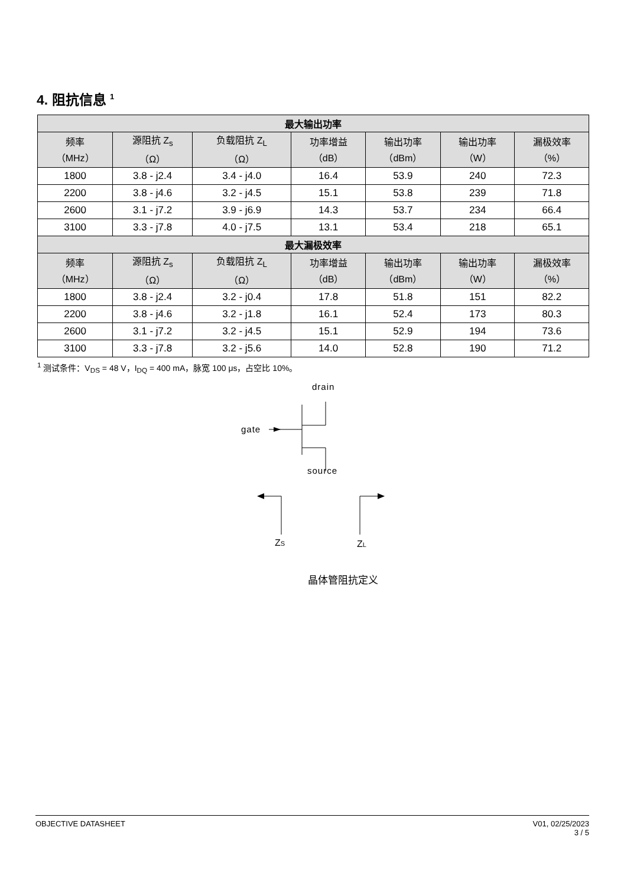4. 阻抗信息 <sup>1</sup>
| 最大输出功率 | | | | | | |
| --- | --- | --- | --- | --- | --- | --- |
| 频率 （MHz） | 源阻抗 Z<sub>s</sub> （Ω） | 负载阻抗 Z<sub>L</sub> （Ω） | 功率增益 （dB） | 输出功率 （dBm） | 输出功率 （W） | 漏极效率 （%） |
| 1800 | 3.8 - j2.4 | 3.4 - j4.0 | 16.4 | 53.9 | 240 | 72.3 |
| 2200 | 3.8 - j4.6 | 3.2 - j4.5 | 15.1 | 53.8 | 239 | 71.8 |
| 2600 | 3.1 - j7.2 | 3.9 - j6.9 | 14.3 | 53.7 | 234 | 66.4 |
| 3100 | 3.3 - j7.8 | 4.0 - j7.5 | 13.1 | 53.4 | 218 | 65.1 |
| 最大漏极效率 | | | | | | |
| 频率 （MHz） | 源阻抗 Z<sub>s</sub> （Ω） | 负载阻抗 Z<sub>L</sub> （Ω） | 功率增益 （dB） | 输出功率 （dBm） | 输出功率 （W） | 漏极效率 （%） |
| 1800 | 3.8 - j2.4 | 3.2 - j0.4 | 17.8 | 51.8 | 151 | 82.2 |
| 2200 | 3.8 - j4.6 | 3.2 - j1.8 | 16.1 | 52.4 | 173 | 80.3 |
| 2600 | 3.1 - j7.2 | 3.2 - j4.5 | 15.1 | 52.9 | 194 | 73.6 |
| 3100 | 3.3 - j7.8 | 3.2 - j5.6 | 14.0 | 52.8 | 190 | 71.2 |
<sup>1</sup> 测试条件：V<sub>DS</sub> = 48 V，I<sub>DQ</sub> = 400 mA，脉宽 100 μs，占空比 10%。
drain
gate
source
ZS
ZL
晶体管阻抗定义
OBJECTIVE DATASHEET V01, 02/25/2023
3 / 5